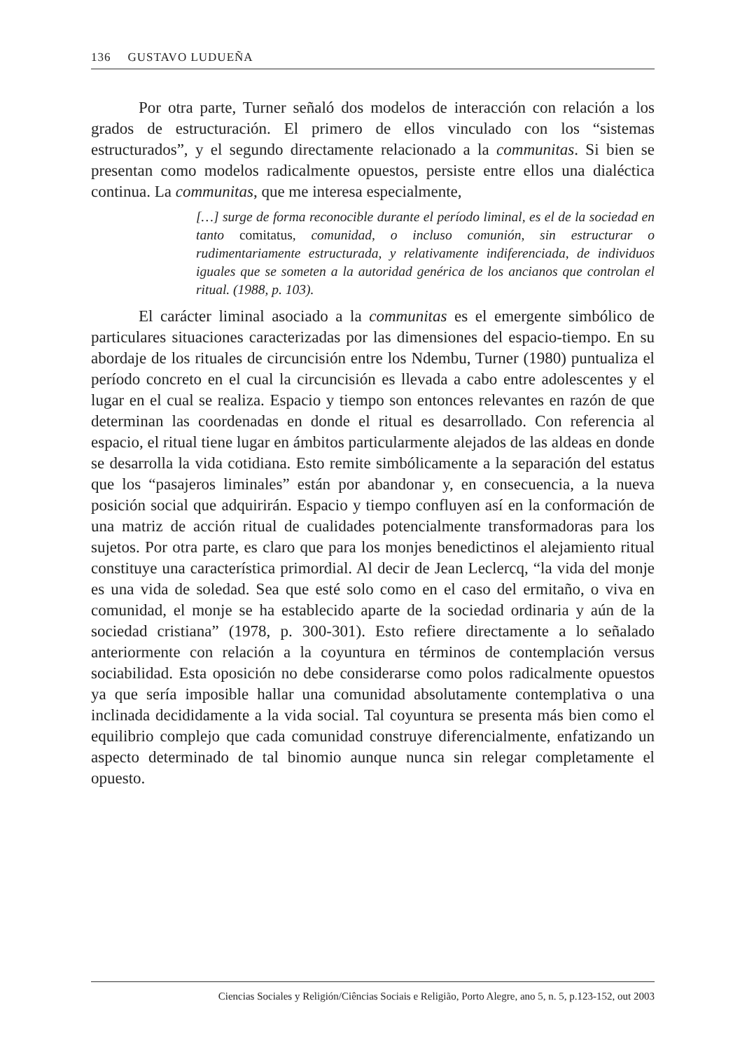136 GUSTAVO LUDUEÑA
Por otra parte, Turner señaló dos modelos de interacción con relación a los grados de estructuración. El primero de ellos vinculado con los “sistemas estructurados”, y el segundo directamente relacionado a la communitas. Si bien se presentan como modelos radicalmente opuestos, persiste entre ellos una dialéctica continua. La communitas, que me interesa especialmente,
[…] surge de forma reconocible durante el período liminal, es el de la sociedad en tanto comitatus, comunidad, o incluso comunión, sin estructurar o rudimentariamente estructurada, y relativamente indiferenciada, de individuos iguales que se someten a la autoridad genérica de los ancianos que controlan el ritual. (1988, p. 103).
El carácter liminal asociado a la communitas es el emergente simbólico de particulares situaciones caracterizadas por las dimensiones del espacio-tiempo. En su abordaje de los rituales de circuncisión entre los Ndembu, Turner (1980) puntualiza el período concreto en el cual la circuncisión es llevada a cabo entre adolescentes y el lugar en el cual se realiza. Espacio y tiempo son entonces relevantes en razón de que determinan las coordenadas en donde el ritual es desarrollado. Con referencia al espacio, el ritual tiene lugar en ámbitos particularmente alejados de las aldeas en donde se desarrolla la vida cotidiana. Esto remite simbólicamente a la separación del estatus que los “pasajeros liminales” están por abandonar y, en consecuencia, a la nueva posición social que adquirirán. Espacio y tiempo confluyen así en la conformación de una matriz de acción ritual de cualidades potencialmente transformadoras para los sujetos. Por otra parte, es claro que para los monjes benedictinos el alejamiento ritual constituye una característica primordial. Al decir de Jean Leclercq, “la vida del monje es una vida de soledad. Sea que esté solo como en el caso del ermitaño, o viva en comunidad, el monje se ha establecido aparte de la sociedad ordinaria y aún de la sociedad cristiana” (1978, p. 300-301). Esto refiere directamente a lo señalado anteriormente con relación a la coyuntura en términos de contemplación versus sociabilidad. Esta oposición no debe considerarse como polos radicalmente opuestos ya que sería imposible hallar una comunidad absolutamente contemplativa o una inclinada decididamente a la vida social. Tal coyuntura se presenta más bien como el equilibrio complejo que cada comunidad construye diferencialmente, enfatizando un aspecto determinado de tal binomio aunque nunca sin relegar completamente el opuesto.
Ciencias Sociales y Religión/Ciências Sociais e Religião, Porto Alegre, ano 5, n. 5, p.123-152, out 2003